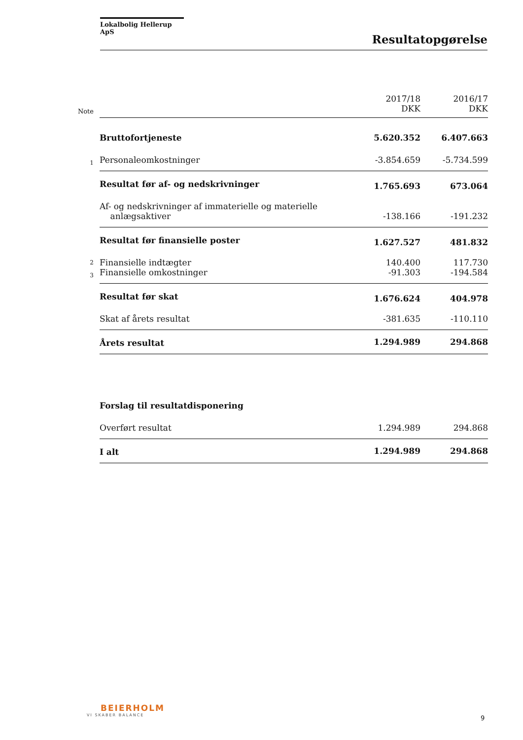Lokalbolig Hellerup ApS
Resultatopgørelse
| Note | | 2017/18 DKK | 2016/17 DKK |
| | Bruttofortjeneste | 5.620.352 | 6.407.663 |
| 1 | Personaleomkostninger | -3.854.659 | -5.734.599 |
| | Resultat før af- og nedskrivninger | 1.765.693 | 673.064 |
| | Af- og nedskrivninger af immaterielle og materielle anlægsaktiver | -138.166 | -191.232 |
| | Resultat før finansielle poster | 1.627.527 | 481.832 |
| 2 | Finansielle indtægter | 140.400 | 117.730 |
| 3 | Finansielle omkostninger | -91.303 | -194.584 |
| | Resultat før skat | 1.676.624 | 404.978 |
| | Skat af årets resultat | -381.635 | -110.110 |
| | Årets resultat | 1.294.989 | 294.868 |
| | Forslag til resultatdisponering | | |
| | Overført resultat | 1.294.989 | 294.868 |
| | I alt | 1.294.989 | 294.868 |
BEIERHOLM
VI SKABER BALANCE
9